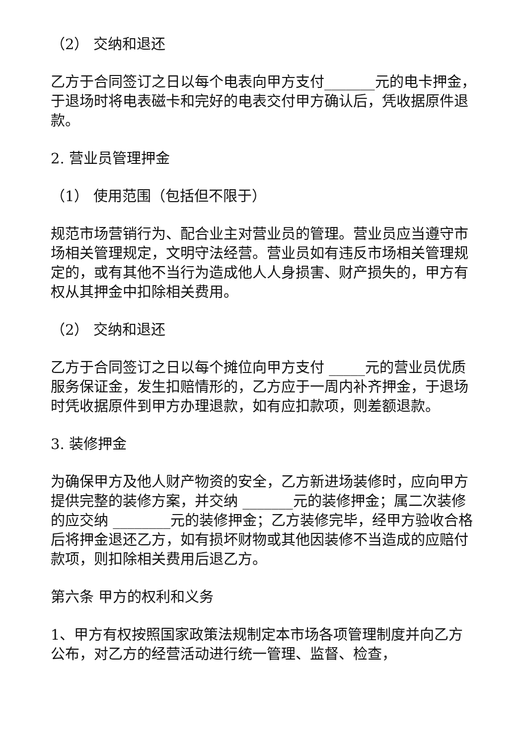（2） 交纳和退还
乙方于合同签订之日以每个电表向甲方支付_______元的电卡押金，于退场时将电表磁卡和完好的电表交付甲方确认后，凭收据原件退款。
2. 营业员管理押金
（1） 使用范围（包括但不限于）
规范市场营销行为、配合业主对营业员的管理。营业员应当遵守市场相关管理规定，文明守法经营。营业员如有违反市场相关管理规定的，或有其他不当行为造成他人人身损害、财产损失的，甲方有权从其押金中扣除相关费用。
（2） 交纳和退还
乙方于合同签订之日以每个摊位向甲方支付 _____元的营业员优质服务保证金，发生扣赔情形的，乙方应于一周内补齐押金，于退场时凭收据原件到甲方办理退款，如有应扣款项，则差额退款。
3. 装修押金
为确保甲方及他人财产物资的安全，乙方新进场装修时，应向甲方提供完整的装修方案，并交纳 _______元的装修押金；属二次装修的应交纳 ________元的装修押金；乙方装修完毕，经甲方验收合格后将押金退还乙方，如有损坏财物或其他因装修不当造成的应赔付款项，则扣除相关费用后退乙方。
第六条 甲方的权利和义务
1、甲方有权按照国家政策法规制定本市场各项管理制度并向乙方公布，对乙方的经营活动进行统一管理、监督、检查，